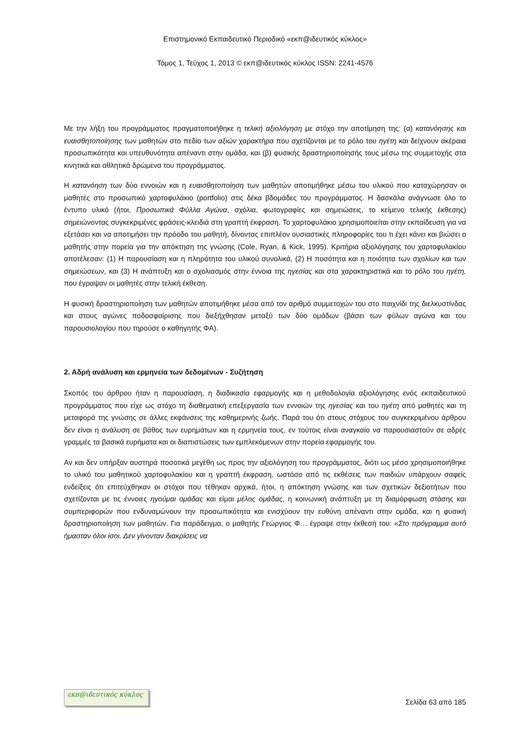Επιστημονικό Εκπαιδευτικό Περιοδικό «εκπ@ιδευτικός κύκλος»
Τόμος 1, Τεύχος 1, 2013 © εκπ@ιδευτικός κύκλος ISSN: 2241-4576
Με την λήξη του προγράμματος πραγματοποιήθηκε η τελική αξιολόγηση με στόχο την αποτίμηση της: (α) κατανόησης και ευαισθητοποίησης των μαθητών στο πεδίο των αξιών χαρακτήρα που σχετίζονται με το ρόλο του ηγέτη και δείχνουν ακέραια προσωπικότητα και υπευθυνότητα απέναντι στην ομάδα, και (β) φυσικής δραστηριοποίησής τους μέσω της συμμετοχής στα κινητικά και αθλητικά δρώμενα του προγράμματος.
Η κατανόηση των δύο εννοιών και η ευαισθητοποίηση των μαθητών αποτιμήθηκε μέσω του υλικού που καταχώρησαν οι μαθητές στο προσωπικό χαρτοφυλάκιο (portfolio) στις δέκα βδομάδες του προγράμματος. Η δασκάλα ανάγνωσε όλο το έντυπο υλικό (ήτοι, Προσωπικά Φύλλα Αγώνα, σχόλια, φωτογραφίες και σημειώσεις, το κείμενο τελικής έκθεσης) σημειώνοντας συγκεκριμένες φράσεις-κλειδιά στη γραπτή έκφραση. Το χαρτοφυλάκιο χρησιμοποιείται στην εκπαίδευση για να εξετάσει και να αποτιμήσει την πρόοδο του μαθητή, δίνοντας επιπλέον ουσιαστικές πληροφορίες του τι έχει κάνει και βιώσει ο μαθητής στην πορεία για την απόκτηση της γνώσης (Cole, Ryan, & Kick, 1995). Κριτήρια αξιολόγησης του χαρτοφυλακίου αποτέλεσαν: (1) Η παρουσίαση και η πληρότητα του υλικού συνολικά, (2) Η ποσότητα και η ποιότητα των σχολίων και των σημειώσεων, και (3) Η ανάπτυξη και ο σχολιασμός στην έννοια της ηγεσίας και στα χαρακτηριστικά και το ρόλο του ηγέτη, που έγραψαν οι μαθητές στην τελική έκθεση.
Η φυσική δραστηριοποίηση των μαθητών αποτιμήθηκε μέσα από τον αριθμό συμμετοχών του στο παιχνίδι της διελκυστίνδας και στους αγώνες ποδοσφαίρισης που διεξήχθησαν μεταξύ των δύο ομάδων (βάσει των φύλων αγώνα και του παρουσιολογίου που τηρούσε ο καθηγητής ΦΑ).
2. Αδρή ανάλυση και ερμηνεία των δεδομένων - Συζήτηση
Σκοπός του άρθρου ήταν η παρουσίαση, η διαδικασία εφαρμογής και η μεθοδολογία αξιολόγησης ενός εκπαιδευτικού προγράμματος που είχε ως στόχο τη διαθεματική επεξεργασία των εννοιών της ηγεσίας και του ηγέτη από μαθητές και τη μεταφορά της γνώσης σε άλλες εκφάνσεις της καθημερινής ζωής. Παρά του ότι στους στόχους του συγκεκριμένου άρθρου δεν είναι η ανάλυση σε βάθος των ευρημάτων και η ερμηνεία τους, εν τούτοις είναι αναγκαίο να παρουσιαστούν σε αδρές γραμμές τα βασικά ευρήματα και οι διαπιστώσεις των εμπλεκόμενων στην πορεία εφαρμογής του.
Αν και δεν υπήρξαν αυστηρά ποσοτικά μεγέθη ως προς την αξιολόγηση του προγράμματος, διότι ως μέσο χρησιμοποιήθηκε το υλικό του μαθητικού χαρτοφυλακίου και η γραπτή έκφραση, ωστόσο από τις εκθέσεις των παιδιών υπάρχουν σαφείς ενδείξεις ότι επιτεύχθηκαν οι στόχοι που τέθηκαν αρχικά, ήτοι, η απόκτηση γνώσης και των σχετικών δεξιοτήτων που σχετίζονται με τις έννοιες ηγούμαι ομάδας και είμαι μέλος ομάδας, η κοινωνική ανάπτυξη με τη διαμόρφωση στάσης και συμπεριφορών που ενδυναμώνουν την προσωπικότητα και ενισχύουν την ευθύνη απέναντι στην ομάδα, και η φυσική δραστηριοποίηση των μαθητών. Για παράδειγμα, ο μαθητής Γεώργιος Φ… έγραψε στην έκθεσή του: «Στο πρόγραμμα αυτό ήμασταν όλοι ίσοι. Δεν γίνονταν διακρίσεις να
εκπ@ιδευτικός κύκλος
Σελίδα 63 από 185